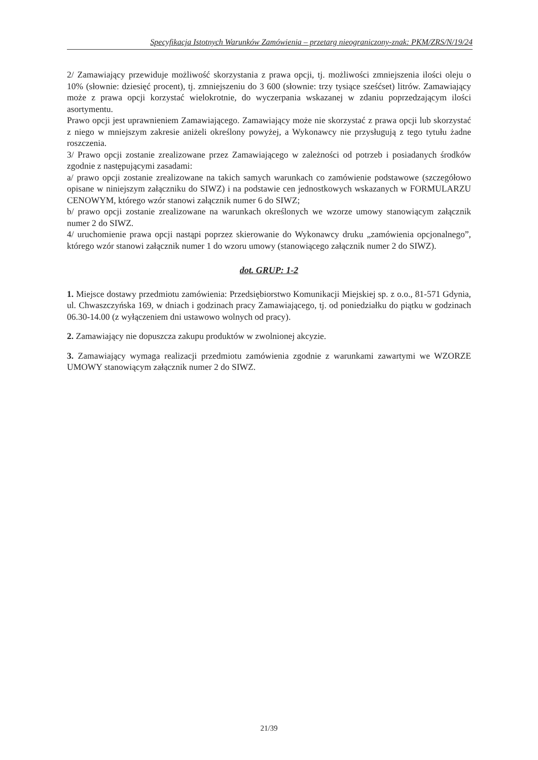Specyfikacja Istotnych Warunków Zamówienia – przetarg nieograniczony-znak: PKM/ZRS/N/19/24
2/ Zamawiający przewiduje możliwość skorzystania z prawa opcji, tj. możliwości zmniejszenia ilości oleju o 10% (słownie: dziesięć procent), tj. zmniejszeniu do 3 600 (słownie: trzy tysiące sześćset) litrów. Zamawiający może z prawa opcji korzystać wielokrotnie, do wyczerpania wskazanej w zdaniu poprzedzającym ilości asortymentu.
Prawo opcji jest uprawnieniem Zamawiającego. Zamawiający może nie skorzystać z prawa opcji lub skorzystać z niego w mniejszym zakresie aniżeli określony powyżej, a Wykonawcy nie przysługują z tego tytułu żadne roszczenia.
3/ Prawo opcji zostanie zrealizowane przez Zamawiającego w zależności od potrzeb i posiadanych środków zgodnie z następującymi zasadami:
a/ prawo opcji zostanie zrealizowane na takich samych warunkach co zamówienie podstawowe (szczegółowo opisane w niniejszym załączniku do SIWZ) i na podstawie cen jednostkowych wskazanych w FORMULARZU CENOWYM, którego wzór stanowi załącznik numer 6 do SIWZ;
b/ prawo opcji zostanie zrealizowane na warunkach określonych we wzorze umowy stanowiącym załącznik numer 2 do SIWZ.
4/ uruchomienie prawa opcji nastąpi poprzez skierowanie do Wykonawcy druku „zamówienia opcjonalnego”, którego wzór stanowi załącznik numer 1 do wzoru umowy (stanowiącego załącznik numer 2 do SIWZ).
dot. GRUP: 1-2
1. Miejsce dostawy przedmiotu zamówienia: Przedsiębiorstwo Komunikacji Miejskiej sp. z o.o., 81-571 Gdynia, ul. Chwaszczyńska 169, w dniach i godzinach pracy Zamawiającego, tj. od poniedziałku do piątku w godzinach 06.30-14.00 (z wyłączeniem dni ustawowo wolnych od pracy).
2. Zamawiający nie dopuszcza zakupu produktów w zwolnionej akcyzie.
3. Zamawiający wymaga realizacji przedmiotu zamówienia zgodnie z warunkami zawartymi we WZORZE UMOWY stanowiącym załącznik numer 2 do SIWZ.
21/39